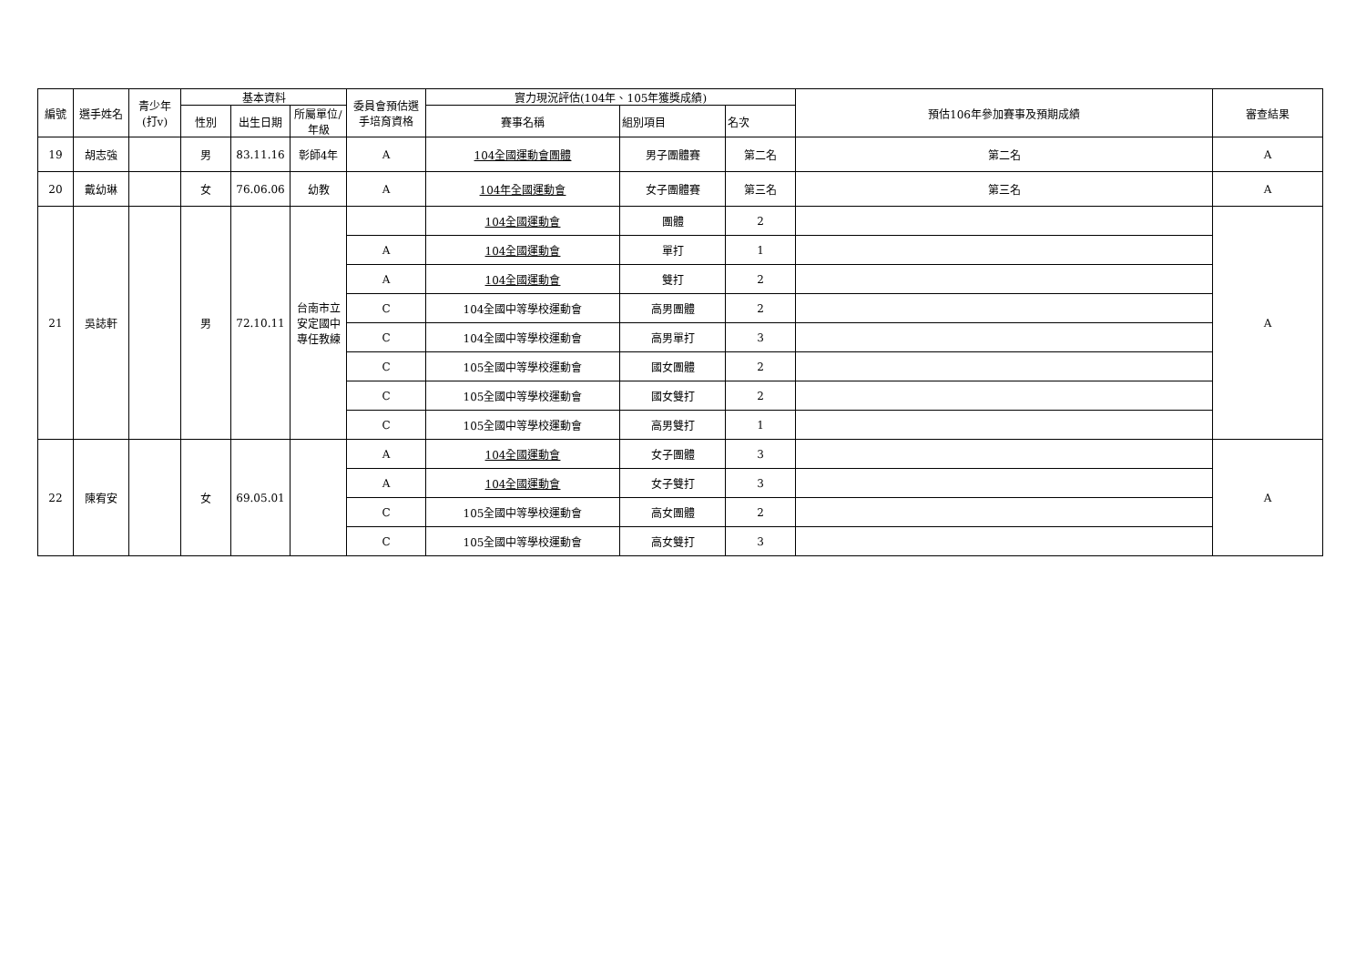| 編號 | 選手姓名 | 青少年(打v) | 基本資料 | | | 委員會預估選手培育資格 | 實力現況評估(104年、105年獲獎成績) | | | 預估106年參加賽事及預期成績 | 審查結果 |
| --- | --- | --- | --- | --- | --- | --- | --- | --- | --- | --- | --- |
| | | | 性別 | 出生日期 | 所屬單位/年級 | | 賽事名稱 | 組別項目 | 名次 | | |
| 19 | 胡志強 | | 男 | 83.11.16 | 彰師4年 | A | 104全國運動會團體 | 男子團體賽 | 第二名 | 第二名 | A |
| 20 | 戴幼琳 | | 女 | 76.06.06 | 幼教 | A | 104年全國運動會 | 女子團體賽 | 第三名 | 第三名 | A |
| 21 | 吳誌軒 | | 男 | 72.10.11 | 台南市立安定國中 專任教練 | | 104全國運動會 | 團體 | 2 | | A |
| | | | | | | A | 104全國運動會 | 單打 | 1 | | |
| | | | | | | A | 104全國運動會 | 雙打 | 2 | | |
| | | | | | | C | 104全國中等學校運動會 | 高男團體 | 2 | | |
| | | | | | | C | 104全國中等學校運動會 | 高男單打 | 3 | | |
| | | | | | | C | 105全國中等學校運動會 | 國女團體 | 2 | | |
| | | | | | | C | 105全國中等學校運動會 | 國女雙打 | 2 | | |
| | | | | | | C | 105全國中等學校運動會 | 高男雙打 | 1 | | |
| 22 | 陳宥安 | | 女 | 69.05.01 | | A | 104全國運動會 | 女子團體 | 3 | | A |
| | | | | | | A | 104全國運動會 | 女子雙打 | 3 | | |
| | | | | | | C | 105全國中等學校運動會 | 高女團體 | 2 | | |
| | | | | | | C | 105全國中等學校運動會 | 高女雙打 | 3 | | |